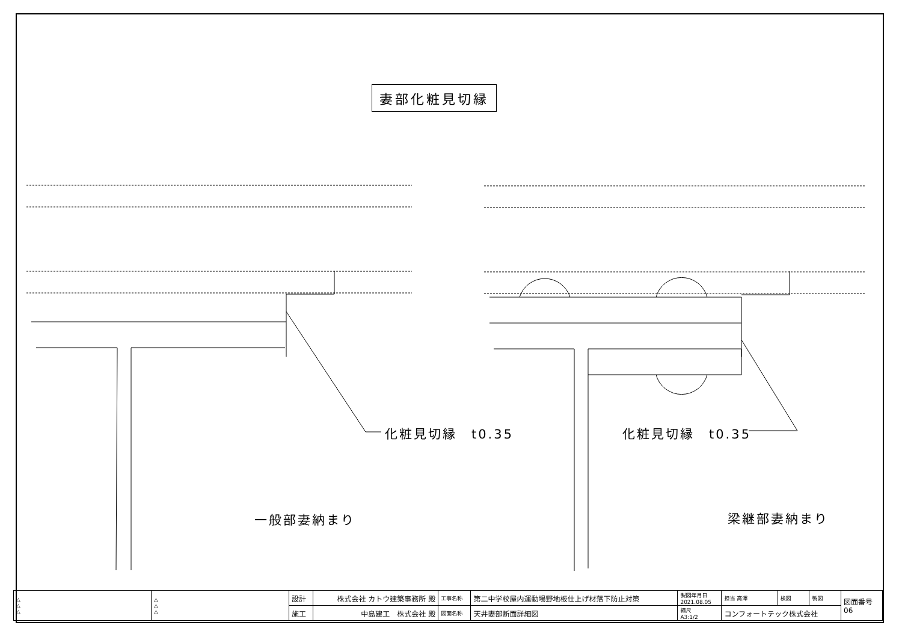妻部化粧見切縁
化粧見切縁　t0.35 化粧見切縁　t0.35
一般部妻納まり 梁継部妻納まり
| △ △ △ | △ △ △ | 設計 | 株式会社 カトウ建築事務所 殿 | 工事名称 | 第二中学校屋内運動場野地板仕上げ材落下防止対策 | 製図年月日 2021.08.05 | 担当 高澤 | 検図 | 製図 | 図面番号 06 |
| | | 施工 | 中島建工 株式会社 殿 | 図面名称 | 天井妻部断面詳細図 | 縮尺 A3:1/2 | コンフォートテック株式会社 | | | |